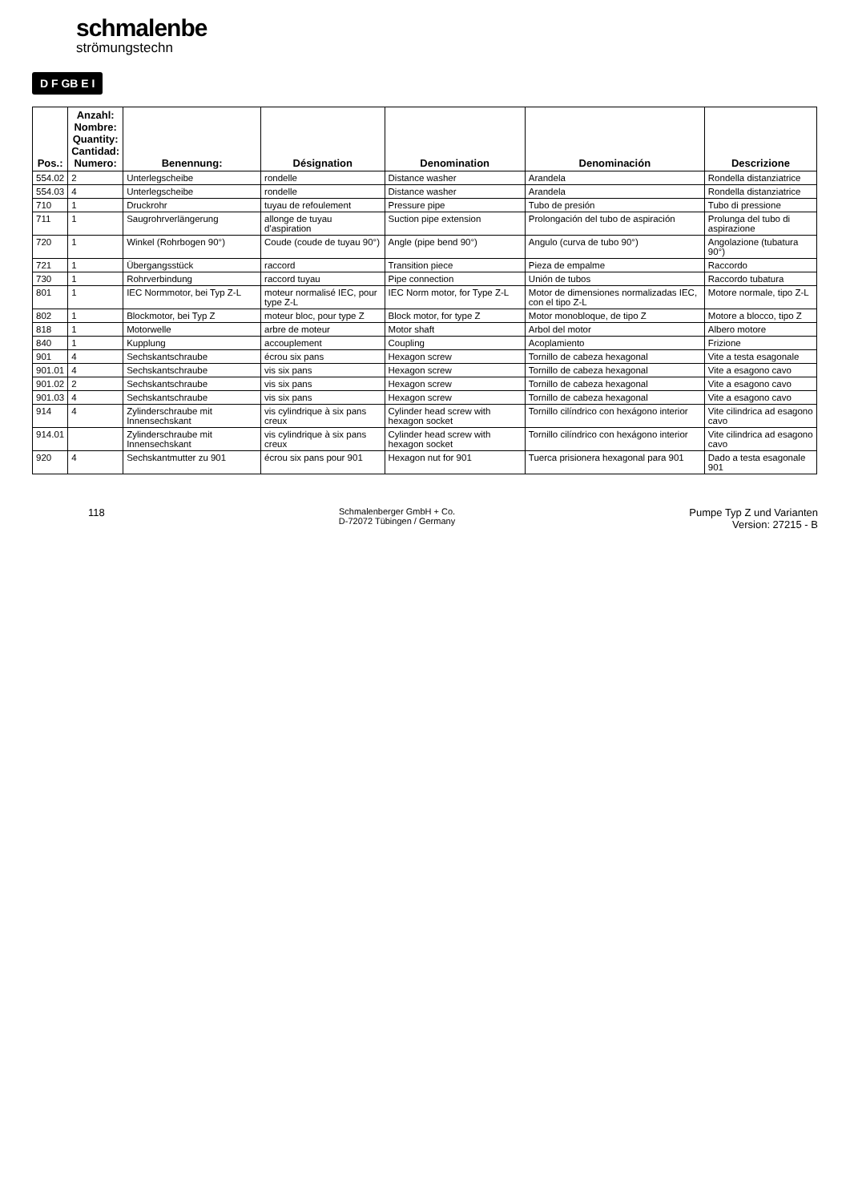schmalenbe
strömungstechn
D F GB E I
| Pos.: | Anzahl: Nombre: Quantity: Cantidad: Numero: | Benennung: | Désignation | Denomination | Denominación | Descrizione |
| --- | --- | --- | --- | --- | --- | --- |
| 554.02 | 2 | Unterlegscheibe | rondelle | Distance washer | Arandela | Rondella distanziatrice |
| 554.03 | 4 | Unterlegscheibe | rondelle | Distance washer | Arandela | Rondella distanziatrice |
| 710 | 1 | Druckrohr | tuyau de refoulement | Pressure pipe | Tubo de presión | Tubo di pressione |
| 711 | 1 | Saugrohrverlängerung | allonge de tuyau d'aspiration | Suction pipe extension | Prolongación del tubo de aspiración | Prolunga del tubo di aspirazione |
| 720 | 1 | Winkel (Rohrbogen 90°) | Coude (coude de tuyau 90°) | Angle (pipe bend 90°) | Angulo (curva de tubo 90°) | Angolazione (tubatura 90°) |
| 721 | 1 | Übergangsstück | raccord | Transition piece | Pieza de empalme | Raccordo |
| 730 | 1 | Rohrverbindung | raccord tuyau | Pipe connection | Unión de tubos | Raccordo tubatura |
| 801 | 1 | IEC Normmotor, bei Typ Z-L | moteur normalisé IEC, pour type Z-L | IEC Norm motor, for Type Z-L | Motor de dimensiones normalizadas IEC, con el tipo Z-L | Motore normale, tipo Z-L |
| 802 | 1 | Blockmotor, bei Typ Z | moteur bloc, pour type Z | Block motor, for type Z | Motor monobloque, de tipo Z | Motore a blocco, tipo Z |
| 818 | 1 | Motorwelle | arbre de moteur | Motor shaft | Arbol del motor | Albero motore |
| 840 | 1 | Kupplung | accouplement | Coupling | Acoplamiento | Frizione |
| 901 | 4 | Sechskantschraube | écrou six pans | Hexagon screw | Tornillo de cabeza hexagonal | Vite a testa esagonale |
| 901.01 | 4 | Sechskantschraube | vis six pans | Hexagon screw | Tornillo de cabeza hexagonal | Vite a esagono cavo |
| 901.02 | 2 | Sechskantschraube | vis six pans | Hexagon screw | Tornillo de cabeza hexagonal | Vite a esagono cavo |
| 901.03 | 4 | Sechskantschraube | vis six pans | Hexagon screw | Tornillo de cabeza hexagonal | Vite a esagono cavo |
| 914 | 4 | Zylinderschraube mit Innensechskant | vis cylindrique à six pans creux | Cylinder head screw with hexagon socket | Tornillo cilíndrico con hexágono interior | Vite cilindrica ad esagono cavo |
| 914.01 | | Zylinderschraube mit Innensechskant | vis cylindrique à six pans creux | Cylinder head screw with hexagon socket | Tornillo cilíndrico con hexágono interior | Vite cilindrica ad esagono cavo |
| 920 | 4 | Sechskantmutter zu 901 | écrou six pans pour 901 | Hexagon nut for 901 | Tuerca prisionera hexagonal para 901 | Dado a testa esagonale 901 |
118
Schmalenberger GmbH + Co.
D-72072 Tübingen / Germany
Pumpe Typ Z und Varianten
Version: 27215 - B